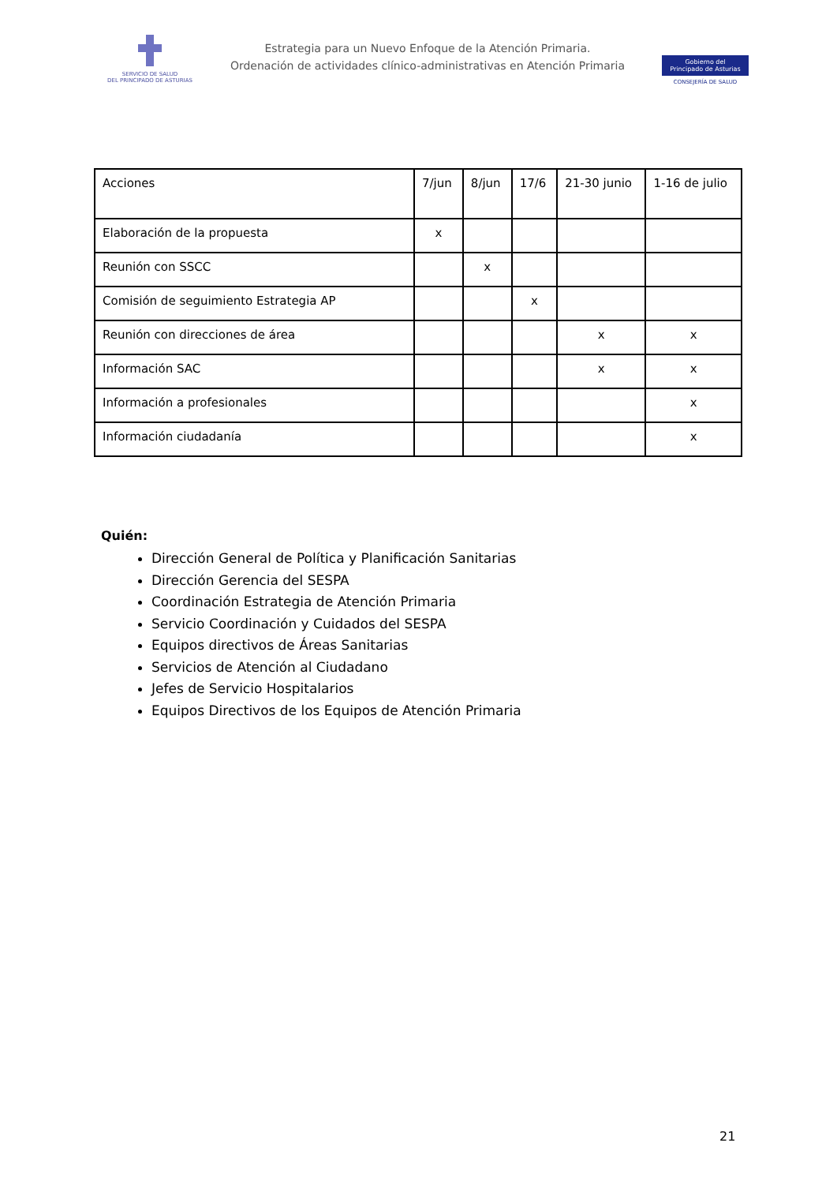SERVICIO DE SALUD
DEL PRINCIPADO DE ASTURIAS
Estrategia para un Nuevo Enfoque de la Atención Primaria.
Ordenación de actividades clínico-administrativas en Atención Primaria
Gobierno del
Principado de Asturias
CONSEJERÍA DE SALUD
| Acciones | 7/jun | 8/jun | 17/6 | 21-30 junio | 1-16 de julio |
| Elaboración de la propuesta | x | | | | |
| Reunión con SSCC | | x | | | |
| Comisión de seguimiento Estrategia AP | | | x | | |
| Reunión con direcciones de área | | | | x | x |
| Información SAC | | | | x | x |
| Información a profesionales | | | | | x |
| Información ciudadanía | | | | | x |
Quién:
Dirección General de Política y Planificación Sanitarias
Dirección Gerencia del SESPA
Coordinación Estrategia de Atención Primaria
Servicio Coordinación y Cuidados del SESPA
Equipos directivos de Áreas Sanitarias
Servicios de Atención al Ciudadano
Jefes de Servicio Hospitalarios
Equipos Directivos de los Equipos de Atención Primaria
21